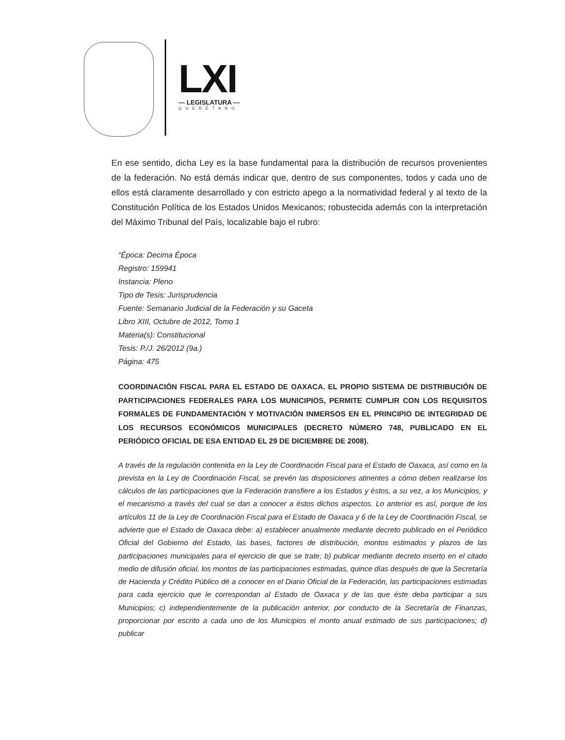LXI
— LEGISLATURA —
QUERÉTARO
En ese sentido, dicha Ley es la base fundamental para la distribución de recursos provenientes de la federación. No está demás indicar que, dentro de sus componentes, todos y cada uno de ellos está claramente desarrollado y con estricto apego a la normatividad federal y al texto de la Constitución Política de los Estados Unidos Mexicanos; robustecida además con la interpretación del Máximo Tribunal del País, localizable bajo el rubro:
“Época: Decima Época
Registro: 159941
Instancia: Pleno
Tipo de Tesis: Jurisprudencia
Fuente: Semanario Judicial de la Federación y su Gaceta
Libro XIII, Octubre de 2012, Tomo 1
Materia(s): Constitucional
Tesis: P./J. 26/2012 (9a.)
Página: 475
COORDINACIÓN FISCAL PARA EL ESTADO DE OAXACA. EL PROPIO SISTEMA DE DISTRIBUCIÓN DE PARTICIPACIONES FEDERALES PARA LOS MUNICIPIOS, PERMITE CUMPLIR CON LOS REQUISITOS FORMALES DE FUNDAMENTACIÓN Y MOTIVACIÓN INMERSOS EN EL PRINCIPIO DE INTEGRIDAD DE LOS RECURSOS ECONÓMICOS MUNICIPALES (DECRETO NÚMERO 748, PUBLICADO EN EL PERIÓDICO OFICIAL DE ESA ENTIDAD EL 29 DE DICIEMBRE DE 2008).
A través de la regulación contenida en la Ley de Coordinación Fiscal para el Estado de Oaxaca, así como en la prevista en la Ley de Coordinación Fiscal, se prevén las disposiciones atinentes a cómo deben realizarse los cálculos de las participaciones que la Federación transfiere a los Estados y éstos, a su vez, a los Municipios, y el mecanismo a través del cual se dan a conocer a éstos dichos aspectos. Lo anterior es así, porque de los artículos 11 de la Ley de Coordinación Fiscal para el Estado de Oaxaca y 6 de la Ley de Coordinación Fiscal, se advierte que el Estado de Oaxaca debe: a) establecer anualmente mediante decreto publicado en el Periódico Oficial del Gobierno del Estado, las bases, factores de distribución, montos estimados y plazos de las participaciones municipales para el ejercicio de que se trate; b) publicar mediante decreto inserto en el citado medio de difusión oficial, los montos de las participaciones estimadas, quince días después de que la Secretaría de Hacienda y Crédito Público dé a conocer en el Diario Oficial de la Federación, las participaciones estimadas para cada ejercicio que le correspondan al Estado de Oaxaca y de las que éste deba participar a sus Municipios; c) independientemente de la publicación anterior, por conducto de la Secretaría de Finanzas, proporcionar por escrito a cada uno de los Municipios el monto anual estimado de sus participaciones; d) publicar